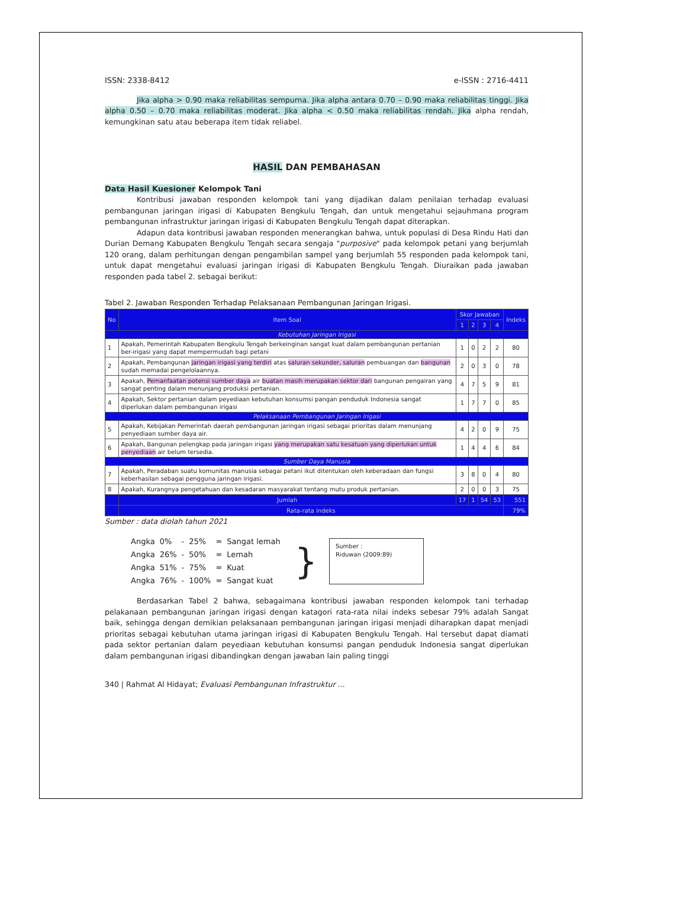ISSN: 2338-8412 e-ISSN : 2716-4411
Jika alpha > 0.90 maka reliabilitas sempurna. Jika alpha antara 0.70 – 0.90 maka reliabilitas tinggi. Jika alpha 0.50 – 0.70 maka reliabilitas moderat. Jika alpha < 0.50 maka reliabilitas rendah. Jika alpha rendah, kemungkinan satu atau beberapa item tidak reliabel.
HASIL DAN PEMBAHASAN
Data Hasil Kuesioner Kelompok Tani
Kontribusi jawaban responden kelompok tani yang dijadikan dalam penilaian terhadap evaluasi pembangunan jaringan irigasi di Kabupaten Bengkulu Tengah, dan untuk mengetahui sejauhmana program pembangunan infrastruktur jaringan irigasi di Kabupaten Bengkulu Tengah dapat diterapkan.
Adapun data kontribusi jawaban responden menerangkan bahwa, untuk populasi di Desa Rindu Hati dan Durian Demang Kabupaten Bengkulu Tengah secara sengaja "purposive" pada kelompok petani yang berjumlah 120 orang, dalam perhitungan dengan pengambilan sampel yang berjumlah 55 responden pada kelompok tani, untuk dapat mengetahui evaluasi jaringan irigasi di Kabupaten Bengkulu Tengah. Diuraikan pada jawaban responden pada tabel 2. sebagai berikut:
Tabel 2. Jawaban Responden Terhadap Pelaksanaan Pembangunan Jaringan Irigasi.
| No | Item Soal | Skor Jawaban | | | | Indeks |
| --- | --- | --- | --- | --- | --- | --- |
| | | 1 | 2 | 3 | 4 | |
| Kebutuhan Jaringan Irigasi | | | | | | |
| 1 | Apakah, Pemerintah Kabupaten Bengkulu Tengah berkeinginan sangat kuat dalam pembangunan pertanian ber-irigasi yang dapat mempermudah bagi petani | 1 | 0 | 2 | 2 | 80 |
| 2 | Apakah, Pembangunan jaringan irigasi yang terdiri atas saluran sekunder, saluran pembuangan dan bangunan sudah memadai pengelolaannya. | 2 | 0 | 3 | 0 | 78 |
| 3 | Apakah, Pemanfaatan potensi sumber daya air buatan masih merupakan sektor dari bangunan pengairan yang sangat penting dalam menunjang produksi pertanian. | 4 | 7 | 5 | 9 | 81 |
| 4 | Apakah, Sektor pertanian dalam peyediaan kebutuhan konsumsi pangan penduduk Indonesia sangat diperlukan dalam pembangunan irigasi | 1 | 7 | 7 | 0 | 85 |
| Pelaksanaan Pembangunan Jaringan Irigasi | | | | | | |
| 5 | Apakah, Kebijakan Pemerintah daerah pembangunan jaringan irigasi sebagai prioritas dalam menunjang penyediaan sumber daya air. | 4 | 2 | 0 | 9 | 75 |
| 6 | Apakah, Bangunan pelengkap pada jaringan irigasi yang merupakan satu kesatuan yang diperlukan untuk penyediaan air belum tersedia. | 1 | 4 | 4 | 6 | 84 |
| Sumber Daya Manusia | | | | | | |
| 7 | Apakah, Peradaban suatu komunitas manusia sebagai petani ikut ditentukan oleh keberadaan dan fungsi keberhasilan sebagai pengguna jaringan irigasi. | 3 | 8 | 0 | 4 | 80 |
| 8 | Apakah, Kurangnya pengetahuan dan kesadaran masyarakat tentang mutu produk pertanian. | 2 | 0 | 0 | 3 | 75 |
| | Jumlah | 17 | 1 | 54 | 53 | 551 |
| | Rata-rata indeks | | | | | 79% |
Sumber : data diolah tahun 2021
| Angka | 0% | - | 25% | = | Sangat lemah |
| Angka | 26% | - | 50% | = | Lemah |
| Angka | 51% | - | 75% | = | Kuat |
| Angka | 76% | - | 100% | = | Sangat kuat |
}
Sumber :
Riduwan (2009:89)
Berdasarkan Tabel 2 bahwa, sebagaimana kontribusi jawaban responden kelompok tani terhadap pelakanaan pembangunan jaringan irigasi dengan katagori rata-rata nilai indeks sebesar 79% adalah Sangat baik, sehingga dengan demikian pelaksanaan pembangunan jaringan irigasi menjadi diharapkan dapat menjadi prioritas sebagai kebutuhan utama jaringan irigasi di Kabupaten Bengkulu Tengah. Hal tersebut dapat diamati pada sektor pertanian dalam peyediaan kebutuhan konsumsi pangan penduduk Indonesia sangat diperlukan dalam pembangunan irigasi dibandingkan dengan jawaban lain paling tinggi
340 | Rahmat Al Hidayat; Evaluasi Pembangunan Infrastruktur ...